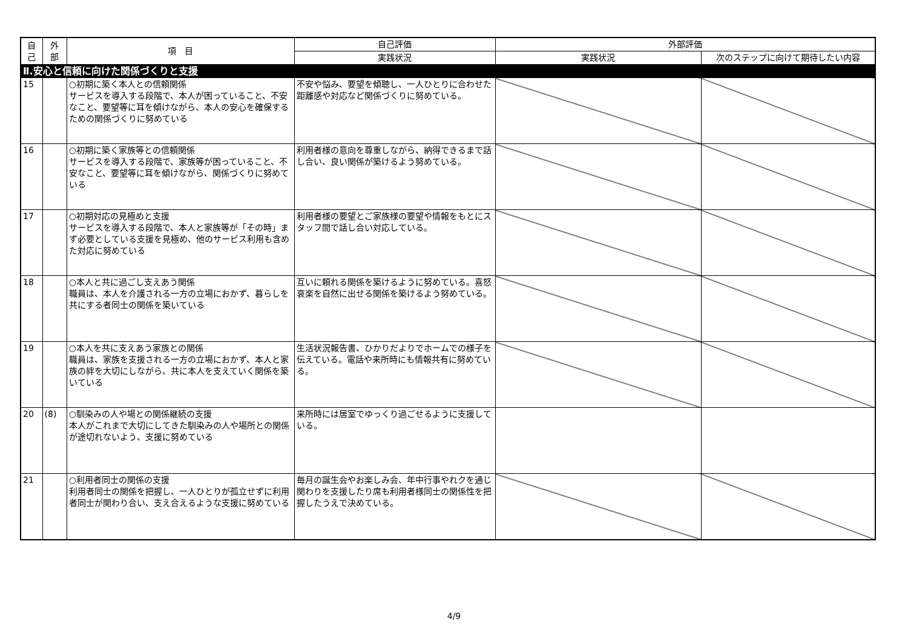| 自 己 | 外 部 | 項 目 | 自己評価 | 外部評価 | |
| --- | --- | --- | --- | --- | --- |
| | | | 実践状況 | 実践状況 | 次のステップに向けて期待したい内容 |
| Ⅱ.安心と信頼に向けた関係づくりと支援 | | | | | |
| 15 | | ○初期に築く本人との信頼関係 サービスを導入する段階で、本人が困っていること、不安なこと、要望等に耳を傾けながら、本人の安心を確保するための関係づくりに努めている | 不安や悩み、要望を傾聴し、一人ひとりに合わせた距離感や対応など関係づくりに努めている。 | | |
| 16 | | ○初期に築く家族等との信頼関係 サービスを導入する段階で、家族等が困っていること、不安なこと、要望等に耳を傾けながら、関係づくりに努めている | 利用者様の意向を尊重しながら、納得できるまで話し合い、良い関係が築けるよう努めている。 | | |
| 17 | | ○初期対応の見極めと支援 サービスを導入する段階で、本人と家族等が「その時」まず必要としている支援を見極め、他のサービス利用も含めた対応に努めている | 利用者様の要望とご家族様の要望や情報をもとにスタッフ間で話し合い対応している。 | | |
| 18 | | ○本人と共に過ごし支えあう関係 職員は、本人を介護される一方の立場におかず、暮らしを共にする者同士の関係を築いている | 互いに頼れる関係を築けるように努めている。喜怒哀楽を自然に出せる関係を築けるよう努めている。 | | |
| 19 | | ○本人を共に支えあう家族との関係 職員は、家族を支援される一方の立場におかず、本人と家族の絆を大切にしながら、共に本人を支えていく関係を築いている | 生活状況報告書、ひかりだよりでホームでの様子を伝えている。電話や来所時にも情報共有に努めている。 | | |
| 20 | (8) | ○馴染みの人や場との関係継続の支援 本人がこれまで大切にしてきた馴染みの人や場所との関係が途切れないよう、支援に努めている | 来所時には居室でゆっくり過ごせるように支援している。 | | |
| 21 | | ○利用者同士の関係の支援 利用者同士の関係を把握し、一人ひとりが孤立せずに利用者同士が関わり合い、支え合えるような支援に努めている | 毎月の誕生会やお楽しみ会、年中行事やれクを通じ関わりを支援したり席も利用者様同士の関係性を把握したうえで決めている。 | | |
4/9